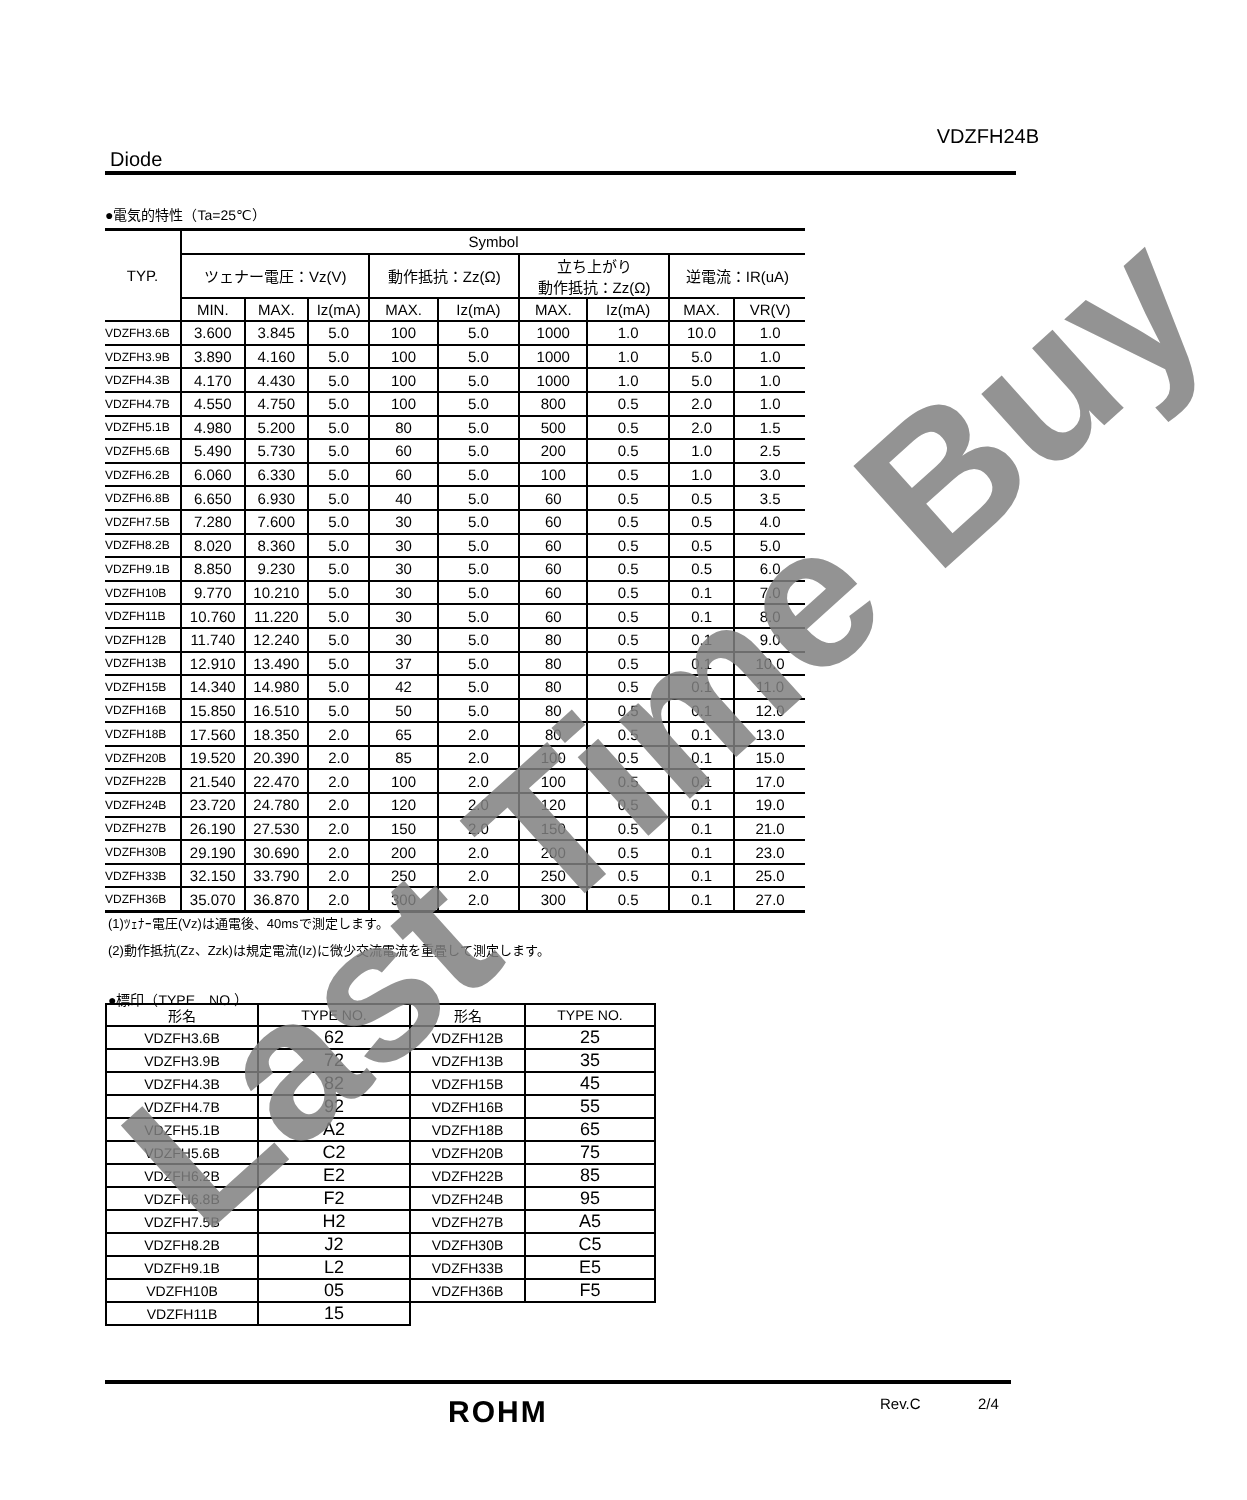VDZFH24B
Diode
●電気的特性（Ta=25℃）
| TYP. | Symbol | | | | | | | | |
| --- | --- | --- | --- | --- | --- | --- | --- | --- | --- |
| | ツェナー電圧：Vz(V) | | | 動作抵抗：Zz(Ω) | | 立ち上がり 動作抵抗：Zz(Ω) | | 逆電流：IR(uA) | |
| | MIN. | MAX. | Iz(mA) | MAX. | Iz(mA) | MAX. | Iz(mA) | MAX. | VR(V) |
| VDZFH3.6B | 3.600 | 3.845 | 5.0 | 100 | 5.0 | 1000 | 1.0 | 10.0 | 1.0 |
| VDZFH3.9B | 3.890 | 4.160 | 5.0 | 100 | 5.0 | 1000 | 1.0 | 5.0 | 1.0 |
| VDZFH4.3B | 4.170 | 4.430 | 5.0 | 100 | 5.0 | 1000 | 1.0 | 5.0 | 1.0 |
| VDZFH4.7B | 4.550 | 4.750 | 5.0 | 100 | 5.0 | 800 | 0.5 | 2.0 | 1.0 |
| VDZFH5.1B | 4.980 | 5.200 | 5.0 | 80 | 5.0 | 500 | 0.5 | 2.0 | 1.5 |
| VDZFH5.6B | 5.490 | 5.730 | 5.0 | 60 | 5.0 | 200 | 0.5 | 1.0 | 2.5 |
| VDZFH6.2B | 6.060 | 6.330 | 5.0 | 60 | 5.0 | 100 | 0.5 | 1.0 | 3.0 |
| VDZFH6.8B | 6.650 | 6.930 | 5.0 | 40 | 5.0 | 60 | 0.5 | 0.5 | 3.5 |
| VDZFH7.5B | 7.280 | 7.600 | 5.0 | 30 | 5.0 | 60 | 0.5 | 0.5 | 4.0 |
| VDZFH8.2B | 8.020 | 8.360 | 5.0 | 30 | 5.0 | 60 | 0.5 | 0.5 | 5.0 |
| VDZFH9.1B | 8.850 | 9.230 | 5.0 | 30 | 5.0 | 60 | 0.5 | 0.5 | 6.0 |
| VDZFH10B | 9.770 | 10.210 | 5.0 | 30 | 5.0 | 60 | 0.5 | 0.1 | 7.0 |
| VDZFH11B | 10.760 | 11.220 | 5.0 | 30 | 5.0 | 60 | 0.5 | 0.1 | 8.0 |
| VDZFH12B | 11.740 | 12.240 | 5.0 | 30 | 5.0 | 80 | 0.5 | 0.1 | 9.0 |
| VDZFH13B | 12.910 | 13.490 | 5.0 | 37 | 5.0 | 80 | 0.5 | 0.1 | 10.0 |
| VDZFH15B | 14.340 | 14.980 | 5.0 | 42 | 5.0 | 80 | 0.5 | 0.1 | 11.0 |
| VDZFH16B | 15.850 | 16.510 | 5.0 | 50 | 5.0 | 80 | 0.5 | 0.1 | 12.0 |
| VDZFH18B | 17.560 | 18.350 | 2.0 | 65 | 2.0 | 80 | 0.5 | 0.1 | 13.0 |
| VDZFH20B | 19.520 | 20.390 | 2.0 | 85 | 2.0 | 100 | 0.5 | 0.1 | 15.0 |
| VDZFH22B | 21.540 | 22.470 | 2.0 | 100 | 2.0 | 100 | 0.5 | 0.1 | 17.0 |
| VDZFH24B | 23.720 | 24.780 | 2.0 | 120 | 2.0 | 120 | 0.5 | 0.1 | 19.0 |
| VDZFH27B | 26.190 | 27.530 | 2.0 | 150 | 2.0 | 150 | 0.5 | 0.1 | 21.0 |
| VDZFH30B | 29.190 | 30.690 | 2.0 | 200 | 2.0 | 200 | 0.5 | 0.1 | 23.0 |
| VDZFH33B | 32.150 | 33.790 | 2.0 | 250 | 2.0 | 250 | 0.5 | 0.1 | 25.0 |
| VDZFH36B | 35.070 | 36.870 | 2.0 | 300 | 2.0 | 300 | 0.5 | 0.1 | 27.0 |
(1)ﾂｪﾅｰ電圧(Vz)は通電後、40msで測定します。
(2)動作抵抗(Zz、Zzk)は規定電流(Iz)に微少交流電流を重畳して測定します。
●標印（TYPE　NO.）
| 形名 | TYPE NO. | 形名 | TYPE NO. |
| --- | --- | --- | --- |
| VDZFH3.6B | 62 | VDZFH12B | 25 |
| VDZFH3.9B | 72 | VDZFH13B | 35 |
| VDZFH4.3B | 82 | VDZFH15B | 45 |
| VDZFH4.7B | 92 | VDZFH16B | 55 |
| VDZFH5.1B | A2 | VDZFH18B | 65 |
| VDZFH5.6B | C2 | VDZFH20B | 75 |
| VDZFH6.2B | E2 | VDZFH22B | 85 |
| VDZFH6.8B | F2 | VDZFH24B | 95 |
| VDZFH7.5B | H2 | VDZFH27B | A5 |
| VDZFH8.2B | J2 | VDZFH30B | C5 |
| VDZFH9.1B | L2 | VDZFH33B | E5 |
| VDZFH10B | 05 | VDZFH36B | F5 |
| VDZFH11B | 15 | | |
Last Time Buy
ROHM Rev.C 2/4